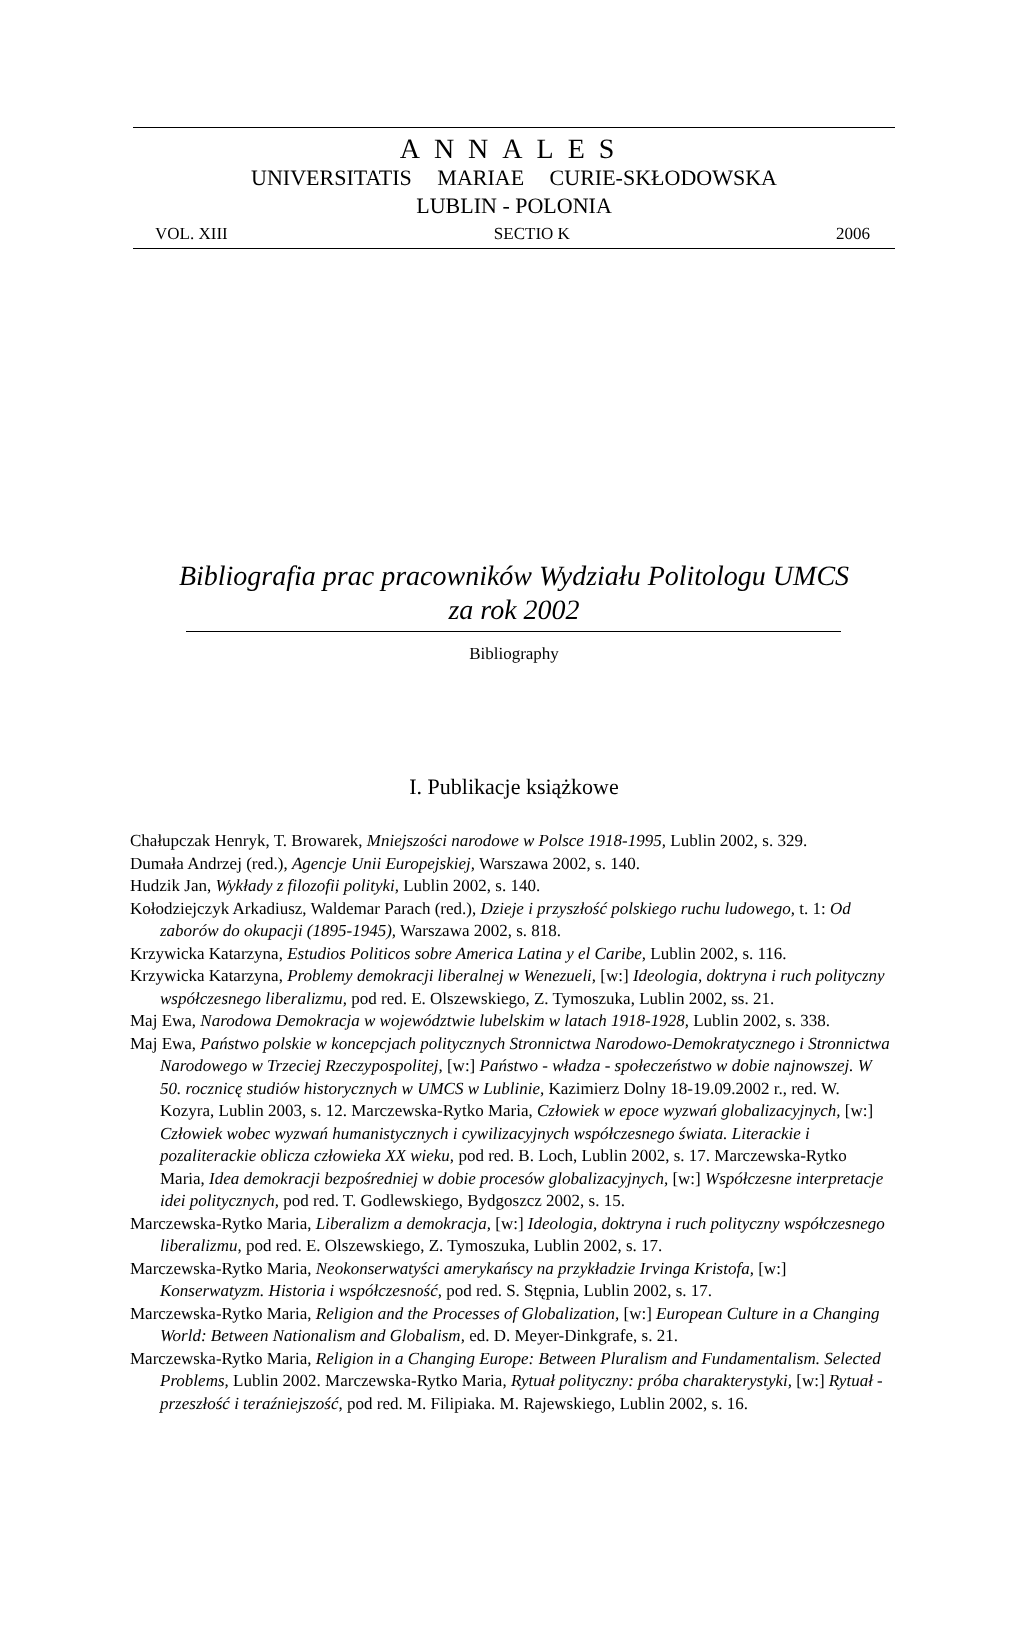ANNALES
UNIVERSITATIS MARIAE CURIE-SKŁODOWSKA
LUBLIN - POLONIA
VOL. XIII SECTIO K 2006
Bibliografia prac pracowników Wydziału Politologu UMCS
za rok 2002
Bibliography
I. Publikacje książkowe
Chałupczak Henryk, T. Browarek, Mniejszości narodowe w Polsce 1918-1995, Lublin 2002, s. 329.
Dumała Andrzej (red.), Agencje Unii Europejskiej, Warszawa 2002, s. 140.
Hudzik Jan, Wykłady z filozofii polityki, Lublin 2002, s. 140.
Kołodziejczyk Arkadiusz, Waldemar Parach (red.), Dzieje i przyszłość polskiego ruchu ludowego, t. 1: Od zaborów do okupacji (1895-1945), Warszawa 2002, s. 818.
Krzywicka Katarzyna, Estudios Politicos sobre America Latina y el Caribe, Lublin 2002, s. 116.
Krzywicka Katarzyna, Problemy demokracji liberalnej w Wenezueli, [w:] Ideologia, doktryna i ruch polityczny współczesnego liberalizmu, pod red. E. Olszewskiego, Z. Tymoszuka, Lublin 2002, ss. 21.
Maj Ewa, Narodowa Demokracja w województwie lubelskim w latach 1918-1928, Lublin 2002, s. 338.
Maj Ewa, Państwo polskie w koncepcjach politycznych Stronnictwa Narodowo-Demokratycznego i Stronnictwa Narodowego w Trzeciej Rzeczypospolitej, [w:] Państwo - władza - społeczeństwo w dobie najnowszej. W 50. rocznicę studiów historycznych w UMCS w Lublinie, Kazimierz Dolny 18-19.09.2002 r., red. W. Kozyra, Lublin 2003, s. 12. Marczewska-Rytko Maria, Człowiek w epoce wyzwań globalizacyjnych, [w:] Człowiek wobec wyzwań humanistycznych i cywilizacyjnych współczesnego świata. Literackie i pozaliterackie oblicza człowieka XX wieku, pod red. B. Loch, Lublin 2002, s. 17. Marczewska-Rytko Maria, Idea demokracji bezpośredniej w dobie procesów globalizacyjnych, [w:] Współczesne interpretacje idei politycznych, pod red. T. Godlewskiego, Bydgoszcz 2002, s. 15.
Marczewska-Rytko Maria, Liberalizm a demokracja, [w:] Ideologia, doktryna i ruch polityczny współczesnego liberalizmu, pod red. E. Olszewskiego, Z. Tymoszuka, Lublin 2002, s. 17.
Marczewska-Rytko Maria, Neokonserwatyści amerykańscy na przykładzie Irvinga Kristofa, [w:] Konserwatyzm. Historia i współczesność, pod red. S. Stępnia, Lublin 2002, s. 17.
Marczewska-Rytko Maria, Religion and the Processes of Globalization, [w:] European Culture in a Changing World: Between Nationalism and Globalism, ed. D. Meyer-Dinkgrafe, s. 21.
Marczewska-Rytko Maria, Religion in a Changing Europe: Between Pluralism and Fundamentalism. Selected Problems, Lublin 2002. Marczewska-Rytko Maria, Rytuał polityczny: próba charakterystyki, [w:] Rytuał - przeszłość i teraźniejszość, pod red. M. Filipiaka. M. Rajewskiego, Lublin 2002, s. 16.